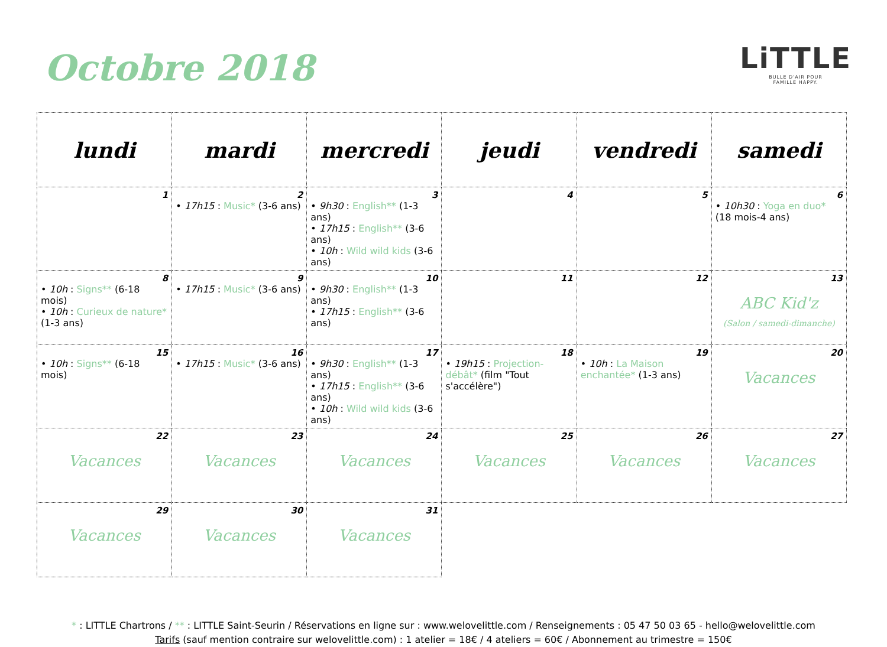Octobre 2018
LiTTLE
BULLE D'AIR POUR
FAMILLE HAPPY.
| lundi | mardi | mercredi | jeudi | vendredi | samedi |
| --- | --- | --- | --- | --- | --- |
| 1 | 2 • 17h15 : Music* (3-6 ans) | 3 • 9h30 : English** (1-3 ans) • 17h15 : English** (3-6 ans) • 10h : Wild wild kids (3-6 ans) | 4 | 5 | 6 • 10h30 : Yoga en duo* (18 mois-4 ans) |
| 8 • 10h : Signs** (6-18 mois) • 10h : Curieux de nature* (1-3 ans) | 9 • 17h15 : Music* (3-6 ans) | 10 • 9h30 : English** (1-3 ans) • 17h15 : English** (3-6 ans) | 11 | 12 | 13 ABC Kid'z (Salon / samedi-dimanche) |
| 15 • 10h : Signs** (6-18 mois) | 16 • 17h15 : Music* (3-6 ans) | 17 • 9h30 : English** (1-3 ans) • 17h15 : English** (3-6 ans) • 10h : Wild wild kids (3-6 ans) | 18 • 19h15 : Projection-débât* (film "Tout s'accélère") | 19 • 10h : La Maison enchantée* (1-3 ans) | 20 Vacances |
| 22 Vacances | 23 Vacances | 24 Vacances | 25 Vacances | 26 Vacances | 27 Vacances |
| 29 Vacances | 30 Vacances | 31 Vacances | | | |
* : LITTLE Chartrons / ** : LITTLE Saint-Seurin / Réservations en ligne sur : www.welovelittle.com / Renseignements : 05 47 50 03 65 - hello@welovelittle.com
Tarifs (sauf mention contraire sur welovelittle.com) : 1 atelier = 18€ / 4 ateliers = 60€ / Abonnement au trimestre = 150€